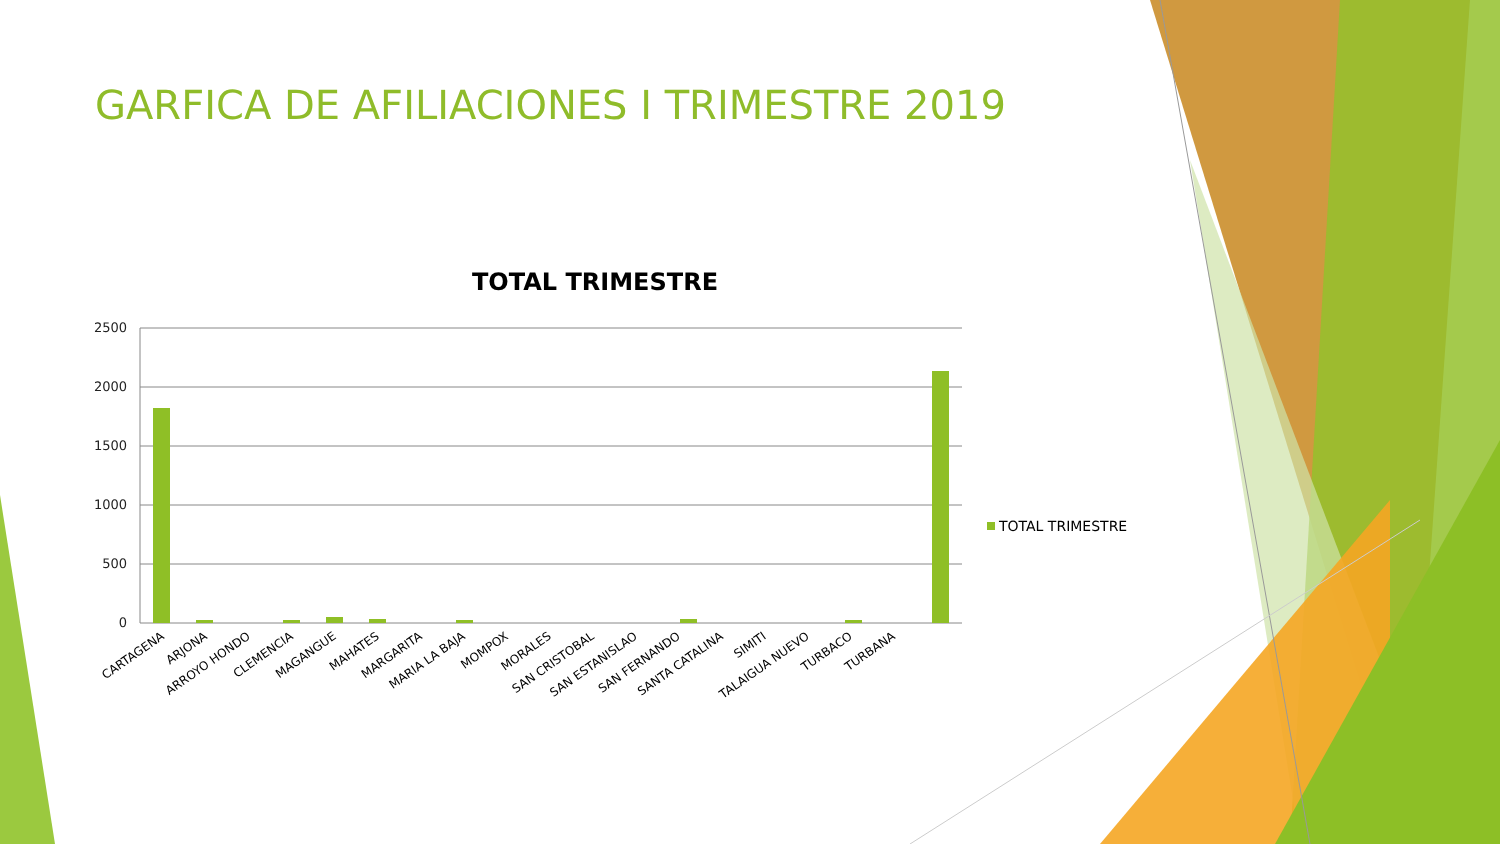GARFICA DE AFILIACIONES I TRIMESTRE 2019
TOTAL TRIMESTRE
2500
2000
1500
1000
500
0
TOTAL TRIMESTRE
CARTAGENA
ARJONA
ARROYO HONDO
CLEMENCIA
MAGANGUE
MAHATES
MARGARITA
MARIA LA BAJA
MOMPOX
MORALES
SAN CRISTOBAL
SAN ESTANISLAO
SAN FERNANDO
SANTA CATALINA
SIMITI
TALAIGUA NUEVO
TURBACO
TURBANA